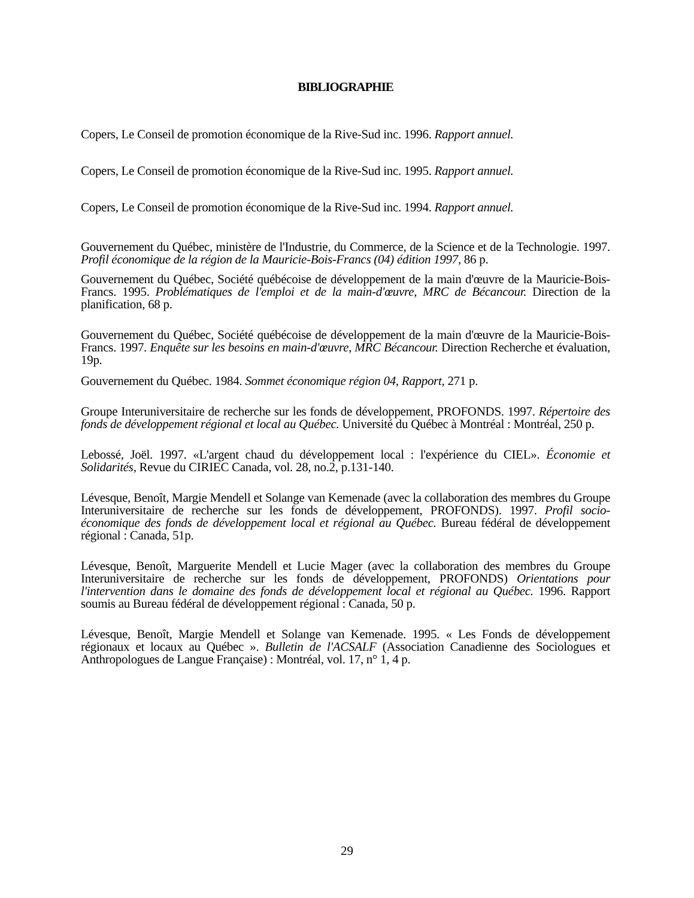BIBLIOGRAPHIE
Copers, Le Conseil de promotion économique de la Rive-Sud inc. 1996. Rapport annuel.
Copers, Le Conseil de promotion économique de la Rive-Sud inc. 1995. Rapport annuel.
Copers, Le Conseil de promotion économique de la Rive-Sud inc. 1994. Rapport annuel.
Gouvernement du Québec, ministère de l'Industrie, du Commerce, de la Science et de la Technologie. 1997. Profil économique de la région de la Mauricie-Bois-Francs (04) édition 1997, 86 p.
Gouvernement du Québec, Société québécoise de développement de la main d'œuvre de la Mauricie-Bois-Francs. 1995. Problématiques de l'emploi et de la main-d'œuvre, MRC de Bécancour. Direction de la planification, 68 p.
Gouvernement du Québec, Société québécoise de développement de la main d'œuvre de la Mauricie-Bois-Francs. 1997. Enquête sur les besoins en main-d'œuvre, MRC Bécancour. Direction Recherche et évaluation, 19p.
Gouvernement du Québec. 1984. Sommet économique région 04, Rapport, 271 p.
Groupe Interuniversitaire de recherche sur les fonds de développement, PROFONDS. 1997. Répertoire des fonds de développement régional et local au Québec. Université du Québec à Montréal : Montréal, 250 p.
Lebossé, Joël. 1997. «L'argent chaud du développement local : l'expérience du CIEL». Économie et Solidarités, Revue du CIRIEC Canada, vol. 28, no.2, p.131-140.
Lévesque, Benoît, Margie Mendell et Solange van Kemenade (avec la collaboration des membres du Groupe Interuniversitaire de recherche sur les fonds de développement, PROFONDS). 1997. Profil socio-économique des fonds de développement local et régional au Québec. Bureau fédéral de développement régional : Canada, 51p.
Lévesque, Benoît, Marguerite Mendell et Lucie Mager (avec la collaboration des membres du Groupe Interuniversitaire de recherche sur les fonds de développement, PROFONDS) Orientations pour l'intervention dans le domaine des fonds de développement local et régional au Québec. 1996. Rapport soumis au Bureau fédéral de développement régional : Canada, 50 p.
Lévesque, Benoît, Margie Mendell et Solange van Kemenade. 1995. « Les Fonds de développement régionaux et locaux au Québec ». Bulletin de l'ACSALF (Association Canadienne des Sociologues et Anthropologues de Langue Française) : Montréal, vol. 17, n° 1, 4 p.
29